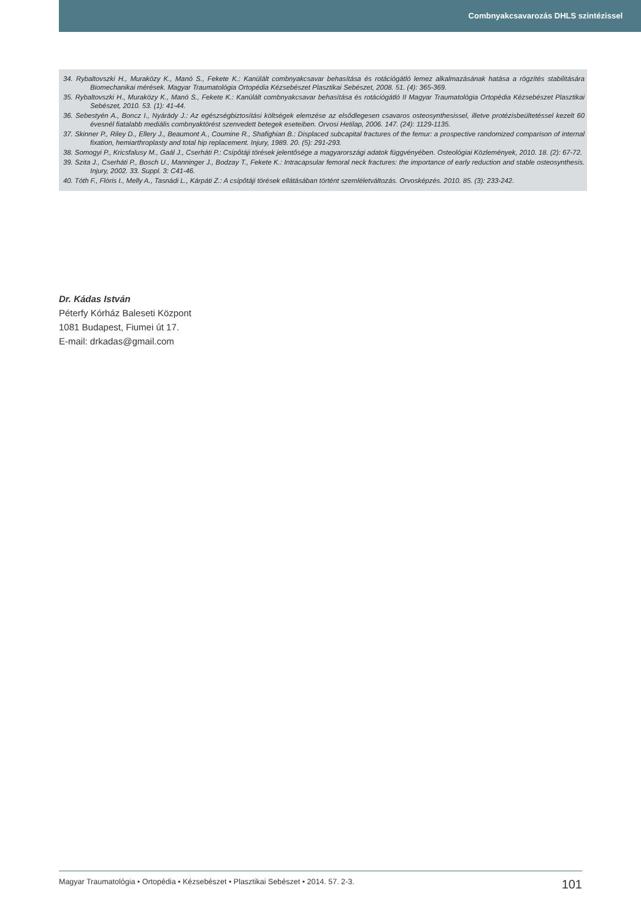Combnyakcsavarozás DHLS szintézissel
34. Rybaltovszki H., Muraközy K., Manó S., Fekete K.: Kanülált combnyakcsavar behasítása és rotációgátló lemez alkalmazásának hatása a rögzítés stabilitására Biomechanikai mérések. Magyar Traumatológia Ortopédia Kézsebészet Plasztikai Sebészet, 2008. 51. (4): 365-369.
35. Rybaltovszki H., Muraközy K., Manó S., Fekete K.: Kanülált combnyakcsavar behasítása és rotációgátló II Magyar Traumatológia Ortopédia Kézsebészet Plasztikai Sebészet, 2010. 53. (1): 41-44.
36. Sebestyén A., Boncz I., Nyárády J.: Az egészségbiztosítási költségek elemzése az elsődlegesen csavaros osteosynthesissel, illetve protézisbeültetéssel kezelt 60 évesnél fiatalabb mediális combnyaktörést szenvedett betegek eseteiben. Orvosi Hetilap, 2006. 147. (24): 1129-1135.
37. Skinner P., Riley D., Ellery J., Beaumont A., Coumine R., Shafighian B.: Displaced subcapital fractures of the femur: a prospective randomized comparison of internal fixation, hemiarthroplasty and total hip replacement. Injury, 1989. 20. (5): 291-293.
38. Somogyi P., Kricsfalusy M., Gaál J., Cserháti P.: Csípőtáji törések jelentősége a magyarországi adatok függvényében. Osteológiai Közlemények, 2010. 18. (2): 67-72.
39. Szita J., Cserháti P., Bosch U., Manninger J., Bodzay T., Fekete K.: Intracapsular femoral neck fractures: the importance of early reduction and stable osteosynthesis. Injury, 2002. 33. Suppl. 3: C41-46.
40. Tóth F., Flóris I., Melly A., Tasnádi L., Kárpáti Z.: A csípőtáji törések ellátásában történt szemléletváltozás. Orvosképzés. 2010. 85. (3): 233-242.
Dr. Kádas István
Péterfy Kórház Baleseti Központ
1081 Budapest, Fiumei út 17.
E-mail: drkadas@gmail.com
Magyar Traumatológia • Ortopédia • Kézsebészet • Plasztikai Sebészet • 2014. 57. 2-3. 101